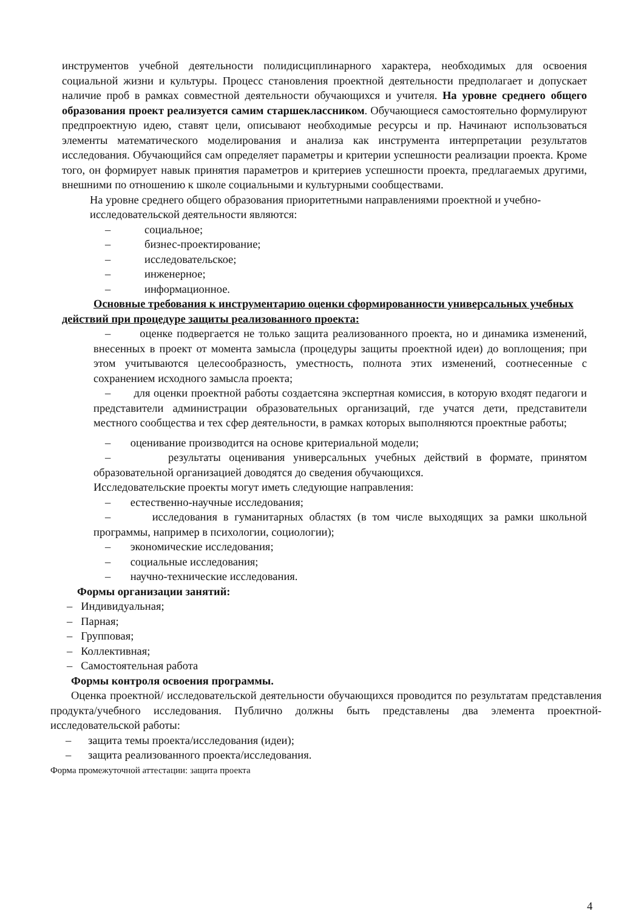инструментов учебной деятельности полидисциплинарного характера, необходимых для освоения социальной жизни и культуры. Процесс становления проектной деятельности предполагает и допускает наличие проб в рамках совместной деятельности обучающихся и учителя. На уровне среднего общего образования проект реализуется самим старшеклассником. Обучающиеся самостоятельно формулируют предпроектную идею, ставят цели, описывают необходимые ресурсы и пр. Начинают использоваться элементы математического моделирования и анализа как инструмента интерпретации результатов исследования. Обучающийся сам определяет параметры и критерии успешности реализации проекта. Кроме того, он формирует навык принятия параметров и критериев успешности проекта, предлагаемых другими, внешними по отношению к школе социальными и культурными сообществами.
На уровне среднего общего образования приоритетными направлениями проектной и учебно-исследовательской деятельности являются:
– социальное;
– бизнес-проектирование;
– исследовательское;
– инженерное;
– информационное.
Основные требования к инструментарию оценки сформированности универсальных учебных действий при процедуре защиты реализованного проекта:
– оценке подвергается не только защита реализованного проекта, но и динамика изменений, внесенных в проект от момента замысла (процедуры защиты проектной идеи) до воплощения; при этом учитываются целесообразность, уместность, полнота этих изменений, соотнесенные с сохранением исходного замысла проекта;
– для оценки проектной работы создаетсяна экспертная комиссия, в которую входят педагоги и представители администрации образовательных организаций, где учатся дети, представители местного сообщества и тех сфер деятельности, в рамках которых выполняются проектные работы;
– оценивание производится на основе критериальной модели;
– результаты оценивания универсальных учебных действий в формате, принятом образовательной организацией доводятся до сведения обучающихся.
Исследовательские проекты могут иметь следующие направления:
– естественно-научные исследования;
– исследования в гуманитарных областях (в том числе выходящих за рамки школьной программы, например в психологии, социологии);
– экономические исследования;
– социальные исследования;
– научно-технические исследования.
Формы организации занятий:
– Индивидуальная;
– Парная;
– Групповая;
– Коллективная;
– Самостоятельная работа
Формы контроля освоения программы.
Оценка проектной/ исследовательской деятельности обучающихся проводится по результатам представления продукта/учебного исследования. Публично должны быть представлены два элемента проектной-исследовательской работы:
– защита темы проекта/исследования (идеи);
– защита реализованного проекта/исследования.
Форма промежуточной аттестации: защита проекта
4